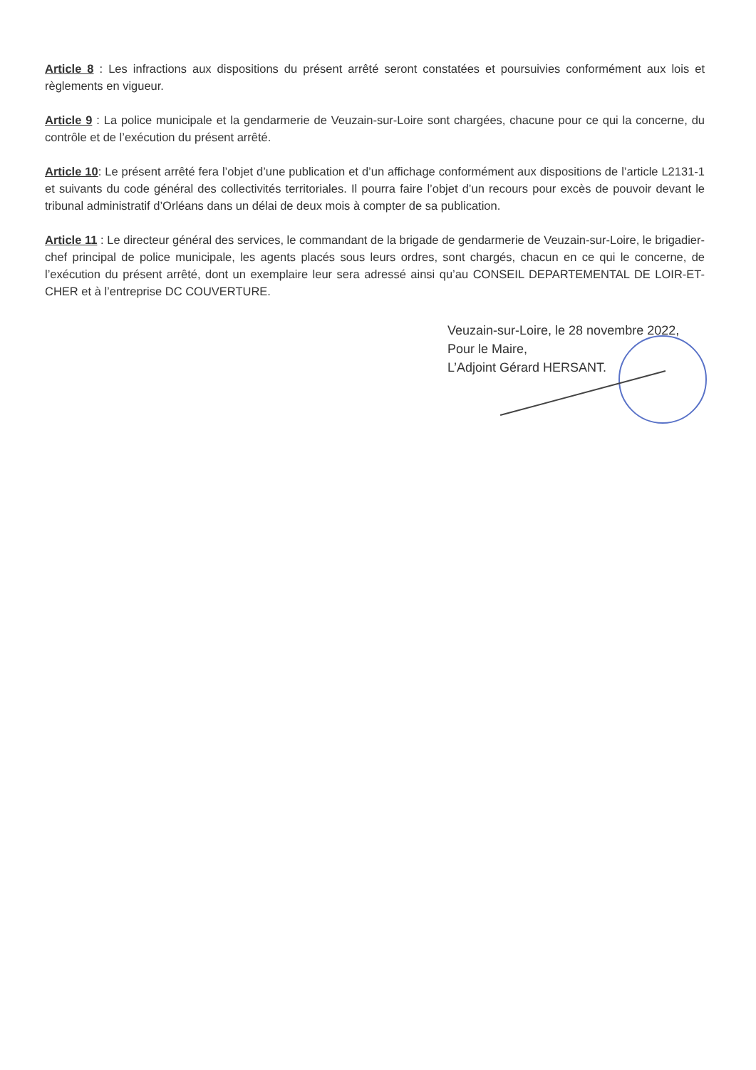Article 8 : Les infractions aux dispositions du présent arrêté seront constatées et poursuivies conformément aux lois et règlements en vigueur.
Article 9 : La police municipale et la gendarmerie de Veuzain-sur-Loire sont chargées, chacune pour ce qui la concerne, du contrôle et de l’exécution du présent arrêté.
Article 10: Le présent arrêté fera l’objet d’une publication et d’un affichage conformément aux dispositions de l’article L2131-1 et suivants du code général des collectivités territoriales. Il pourra faire l’objet d’un recours pour excès de pouvoir devant le tribunal administratif d’Orléans dans un délai de deux mois à compter de sa publication.
Article 11 : Le directeur général des services, le commandant de la brigade de gendarmerie de Veuzain-sur-Loire, le brigadier-chef principal de police municipale, les agents placés sous leurs ordres, sont chargés, chacun en ce qui le concerne, de l’exécution du présent arrêté, dont un exemplaire leur sera adressé ainsi qu’au CONSEIL DEPARTEMENTAL DE LOIR-ET-CHER et à l’entreprise DC COUVERTURE.
Veuzain-sur-Loire, le 28 novembre 2022,
Pour le Maire,
L’Adjoint Gérard HERSANT.